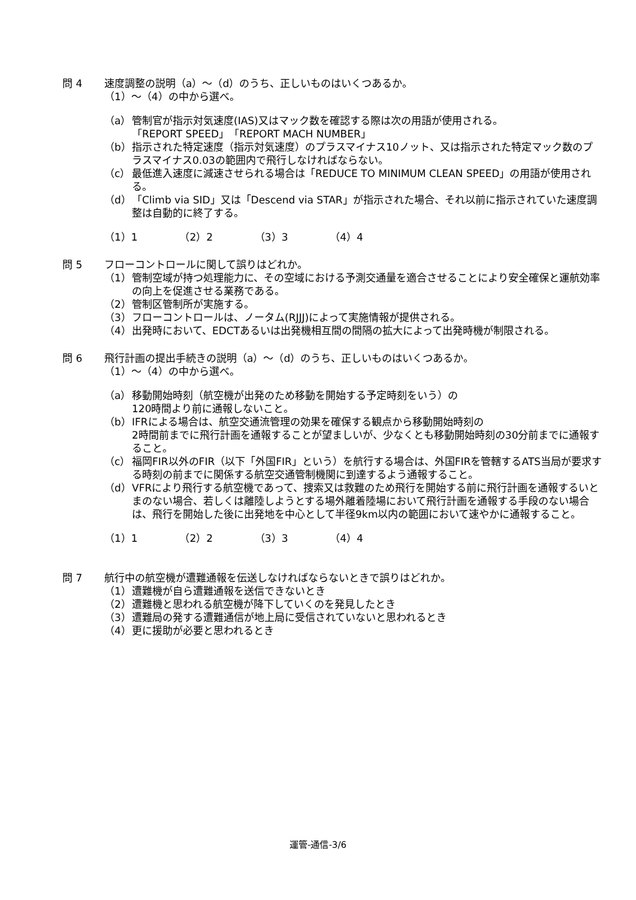問 4 速度調整の説明（a）～（d）のうち、正しいものはいくつあるか。
（1）～（4）の中から選べ。
（a） 管制官が指示対気速度(IAS)又はマック数を確認する際は次の用語が使用される。
「REPORT SPEED」「REPORT MACH NUMBER」
（b） 指示された特定速度（指示対気速度）のプラスマイナス10ノット、又は指示された特定マック数のプラスマイナス0.03の範囲内で飛行しなければならない。
（c） 最低進入速度に減速させられる場合は「REDUCE TO MINIMUM CLEAN SPEED」の用語が使用される。
（d） 「Climb via SID」又は「Descend via STAR」が指示された場合、それ以前に指示されていた速度調整は自動的に終了する。
（1）1 （2）2 （3）3 （4）4
問 5 フローコントロールに関して誤りはどれか。
（1） 管制空域が持つ処理能力に、その空域における予測交通量を適合させることにより安全確保と運航効率の向上を促進させる業務である。
（2） 管制区管制所が実施する。
（3） フローコントロールは、ノータム(RJJJ)によって実施情報が提供される。
（4） 出発時において、EDCTあるいは出発機相互間の間隔の拡大によって出発時機が制限される。
問 6 飛行計画の提出手続きの説明（a）～（d）のうち、正しいものはいくつあるか。
（1）～（4）の中から選べ。
（a） 移動開始時刻（航空機が出発のため移動を開始する予定時刻をいう）の
120時間より前に通報しないこと。
（b） IFRによる場合は、航空交通流管理の効果を確保する観点から移動開始時刻の
2時間前までに飛行計画を通報することが望ましいが、少なくとも移動開始時刻の30分前までに通報すること。
（c） 福岡FIR以外のFIR（以下「外国FIR」という）を航行する場合は、外国FIRを管轄するATS当局が要求する時刻の前までに関係する航空交通管制機関に到達するよう通報すること。
（d） VFRにより飛行する航空機であって、捜索又は救難のため飛行を開始する前に飛行計画を通報するいとまのない場合、若しくは離陸しようとする場外離着陸場において飛行計画を通報する手段のない場合は、飛行を開始した後に出発地を中心として半径9km以内の範囲において速やかに通報すること。
（1）1 （2）2 （3）3 （4）4
問 7 航行中の航空機が遭難通報を伝送しなければならないときで誤りはどれか。
（1） 遭難機が自ら遭難通報を送信できないとき
（2） 遭難機と思われる航空機が降下していくのを発見したとき
（3） 遭難局の発する遭難通信が地上局に受信されていないと思われるとき
（4） 更に援助が必要と思われるとき
運管-通信-3/6